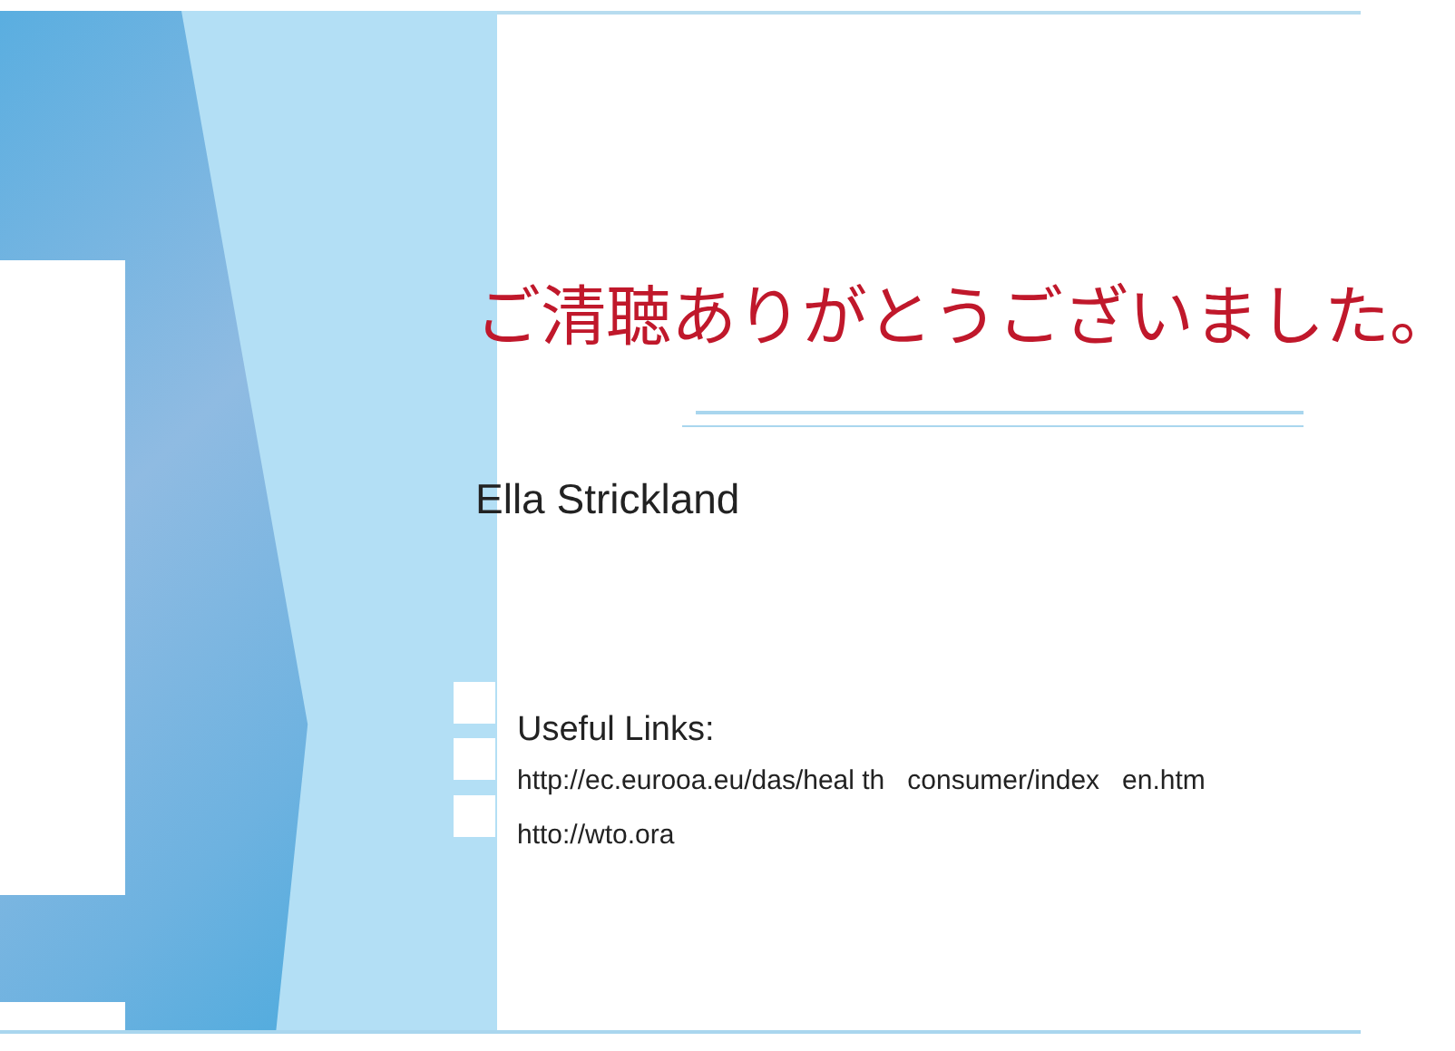ご清聴ありがとうございました。
Ella Strickland
Useful Links:
http://ec.eurooa.eu/das/heal th consumer/index en.htm
htto://wto.ora